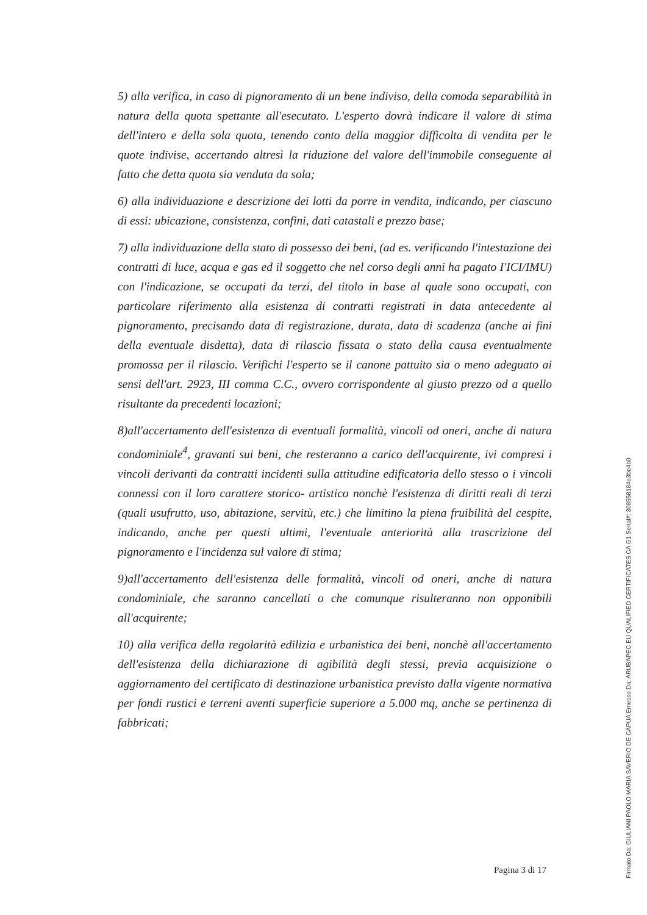5) alla verifica, in caso di pignoramento di un bene indiviso, della comoda separabilità in natura della quota spettante all'esecutato. L'esperto dovrà indicare il valore di stima dell'intero e della sola quota, tenendo conto della maggior difficolta di vendita per le quote indivise, accertando altresì la riduzione del valore dell'immobile conseguente al fatto che detta quota sia venduta da sola;
6) alla individuazione e descrizione dei lotti da porre in vendita, indicando, per ciascuno di essi: ubicazione, consistenza, confini, dati catastali e prezzo base;
7) alla individuazione della stato di possesso dei beni, (ad es. verificando l'intestazione dei contratti di luce, acqua e gas ed il soggetto che nel corso degli anni ha pagato I'ICI/IMU) con l'indicazione, se occupati da terzi, del titolo in base al quale sono occupati, con particolare riferimento alla esistenza di contratti registrati in data antecedente al pignoramento, precisando data di registrazione, durata, data di scadenza (anche ai fini della eventuale disdetta), data di rilascio fissata o stato della causa eventualmente promossa per il rilascio. Verifichi l'esperto se il canone pattuito sia o meno adeguato ai sensi dell'art. 2923, III comma C.C., ovvero corrispondente al giusto prezzo od a quello risultante da precedenti locazioni;
8)all'accertamento dell'esistenza di eventuali formalità, vincoli od oneri, anche di natura condominiale<sup>4</sup>, gravanti sui beni, che resteranno a carico dell'acquirente, ivi compresi i vincoli derivanti da contratti incidenti sulla attitudine edificatoria dello stesso o i vincoli connessi con il loro carattere storico- artistico nonchè l'esistenza di diritti reali di terzi (quali usufrutto, uso, abitazione, servitù, etc.) che limitino la piena fruibilità del cespite, indicando, anche per questi ultimi, l'eventuale anteriorità alla trascrizione del pignoramento e l'incidenza sul valore di stima;
9)all'accertamento dell'esistenza delle formalità, vincoli od oneri, anche di natura condominiale, che saranno cancellati o che comunque risulteranno non opponibili all'acquirente;
10) alla verifica della regolarità edilizia e urbanistica dei beni, nonchè all'accertamento dell'esistenza della dichiarazione di agibilità degli stessi, previa acquisizione o aggiornamento del certificato di destinazione urbanistica previsto dalla vigente normativa per fondi rustici e terreni aventi superficie superiore a 5.000 mq, anche se pertinenza di fabbricati;
Pagina 3 di 17
Firmato Da: GIULIANI PAOLO MARIA SAVERIO DE CAPUA Emesso Da: ARUBAPEC EU QUALIFIED CERTIFICATES CA G1 Serial#: 308558184e3be4b0